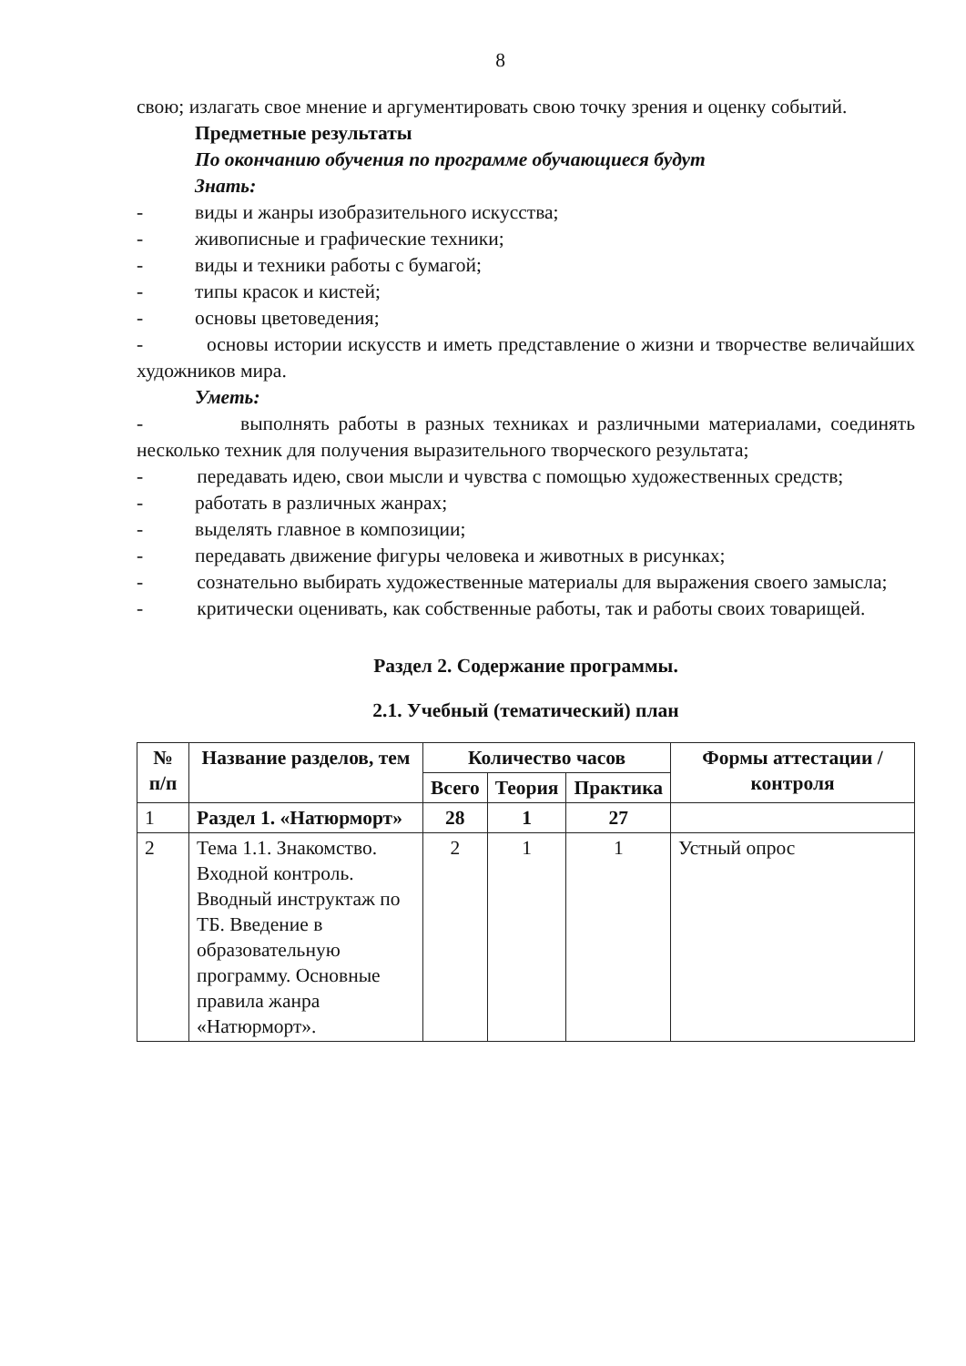8
свою; излагать свое мнение и аргументировать свою точку зрения и оценку событий.
Предметные результаты
По окончанию обучения по программе обучающиеся будут
Знать:
- виды и жанры изобразительного искусства;
- живописные и графические техники;
- виды и техники работы с бумагой;
- типы красок и кистей;
- основы цветоведения;
- основы истории искусств и иметь представление о жизни и творчестве величайших художников мира.
Уметь:
- выполнять работы в разных техниках и различными материалами, соединять несколько техник для получения выразительного творческого результата;
- передавать идею, свои мысли и чувства с помощью художественных средств;
- работать в различных жанрах;
- выделять главное в композиции;
- передавать движение фигуры человека и животных в рисунках;
- сознательно выбирать художественные материалы для выражения своего замысла;
- критически оценивать, как собственные работы, так и работы своих товарищей.
Раздел 2. Содержание программы.
2.1. Учебный (тематический) план
| № п/п | Название разделов, тем | Количество часов | | | Формы аттестации /контроля |
| --- | --- | --- | --- | --- | --- |
| | | Всего | Теория | Практика | |
| 1 | Раздел 1. «Натюрморт» | 28 | 1 | 27 | |
| 2 | Тема 1.1. Знакомство. Входной контроль. Вводный инструктаж по ТБ. Введение в образовательную программу. Основные правила жанра «Натюрморт». | 2 | 1 | 1 | Устный опрос |